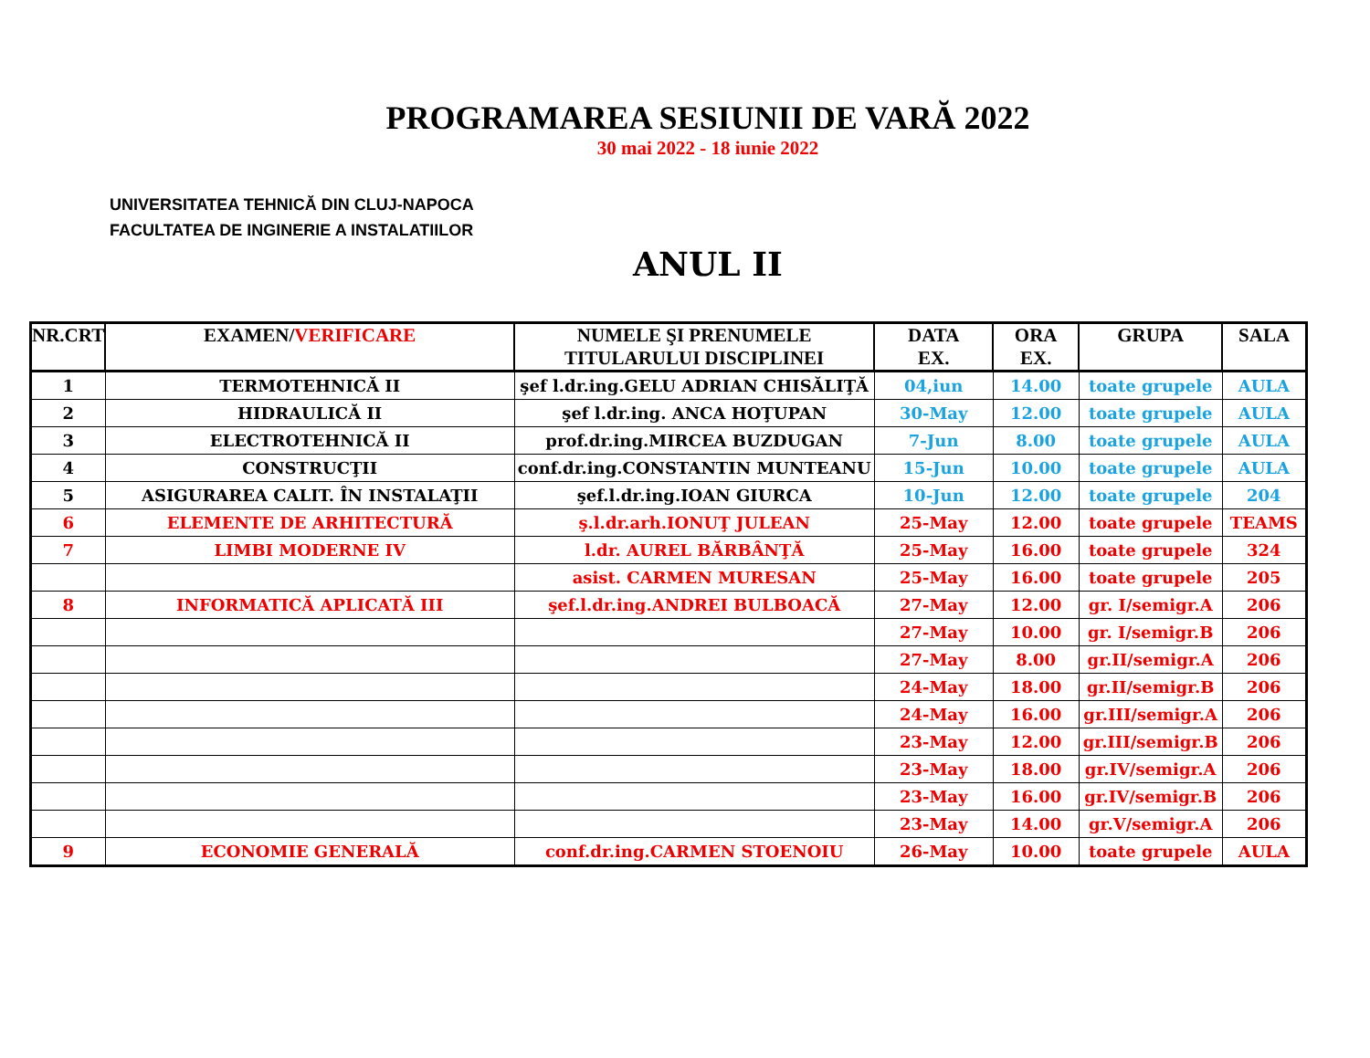PROGRAMAREA SESIUNII DE VARĂ 2022
30 mai 2022 - 18 iunie 2022
UNIVERSITATEA TEHNICĂ DIN CLUJ-NAPOCA
FACULTATEA DE INGINERIE A INSTALATIILOR
ANUL II
| NR.CRT | EXAMEN/ VERIFICARE | NUMELE ŞI PRENUMELE TITULARULUI DISCIPLINEI | DATA EX. | ORA EX. | GRUPA | SALA |
| --- | --- | --- | --- | --- | --- | --- |
| 1 | TERMOTEHNICĂ II | şef l.dr.ing.GELU ADRIAN CHISĂLIŢĂ | 04,iun | 14.00 | toate grupele | AULA |
| 2 | HIDRAULICĂ II | şef l.dr.ing. ANCA HOŢUPAN | 30-May | 12.00 | toate grupele | AULA |
| 3 | ELECTROTEHNICĂ II | prof.dr.ing.MIRCEA BUZDUGAN | 7-Jun | 8.00 | toate grupele | AULA |
| 4 | CONSTRUCŢII | conf.dr.ing.CONSTANTIN MUNTEANU | 15-Jun | 10.00 | toate grupele | AULA |
| 5 | ASIGURAREA CALIT. ÎN INSTALAŢII | şef.l.dr.ing.IOAN GIURCA | 10-Jun | 12.00 | toate grupele | 204 |
| 6 | ELEMENTE DE ARHITECTURĂ | ş.l.dr.arh.IONUŢ JULEAN | 25-May | 12.00 | toate grupele | TEAMS |
| 7 | LIMBI MODERNE IV | l.dr. AUREL BĂRBÂNŢĂ | 25-May | 16.00 | toate grupele | 324 |
| | | asist. CARMEN MURESAN | 25-May | 16.00 | toate grupele | 205 |
| 8 | INFORMATICĂ APLICATĂ III | şef.l.dr.ing.ANDREI BULBOACĂ | 27-May | 12.00 | gr. I/semigr.A | 206 |
| | | | 27-May | 10.00 | gr. I/semigr.B | 206 |
| | | | 27-May | 8.00 | gr.II/semigr.A | 206 |
| | | | 24-May | 18.00 | gr.II/semigr.B | 206 |
| | | | 24-May | 16.00 | gr.III/semigr.A | 206 |
| | | | 23-May | 12.00 | gr.III/semigr.B | 206 |
| | | | 23-May | 18.00 | gr.IV/semigr.A | 206 |
| | | | 23-May | 16.00 | gr.IV/semigr.B | 206 |
| | | | 23-May | 14.00 | gr.V/semigr.A | 206 |
| 9 | ECONOMIE GENERALĂ | conf.dr.ing.CARMEN STOENOIU | 26-May | 10.00 | toate grupele | AULA |